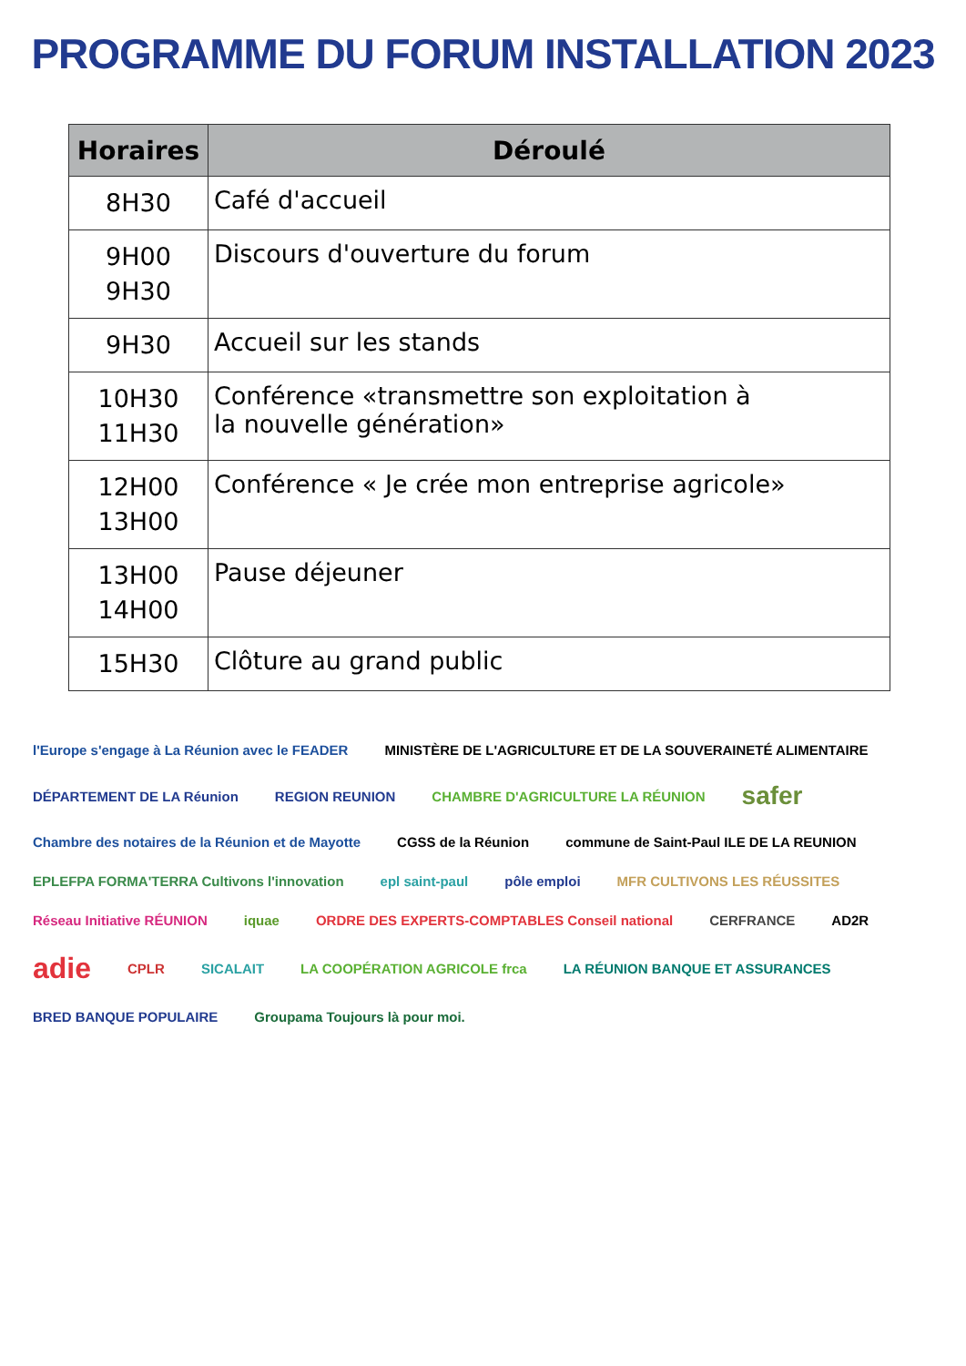PROGRAMME DU FORUM INSTALLATION 2023
| Horaires | Déroulé |
| --- | --- |
| 8H30 | Café d'accueil |
| 9H00 9H30 | Discours d'ouverture du forum |
| 9H30 | Accueil sur les stands |
| 10H30 11H30 | Conférence «transmettre son exploitation à la nouvelle génération» |
| 12H00 13H00 | Conférence « Je crée mon entreprise agricole» |
| 13H00 14H00 | Pause déjeuner |
| 15H30 | Clôture au grand public |
l'Europe s'engage à La Réunion avec le FEADER
MINISTÈRE DE L'AGRICULTURE ET DE LA SOUVERAINETÉ ALIMENTAIRE
DÉPARTEMENT DE LA Réunion
REGION REUNION
CHAMBRE D'AGRICULTURE LA RÉUNION
safer
Chambre des notaires de la Réunion et de Mayotte
CGSS de la Réunion
commune de Saint-Paul ILE DE LA REUNION
EPLEFPA FORMA'TERRA Cultivons l'innovation
epl saint-paul
pôle emploi
MFR CULTIVONS LES RÉUSSITES
Réseau Initiative RÉUNION
iquae
ORDRE DES EXPERTS-COMPTABLES Conseil national
CERFRANCE
AD2R
adie
CPLR
SICALAIT
LA COOPÉRATION AGRICOLE frca
LA RÉUNION BANQUE ET ASSURANCES
BRED BANQUE POPULAIRE
Groupama Toujours là pour moi.